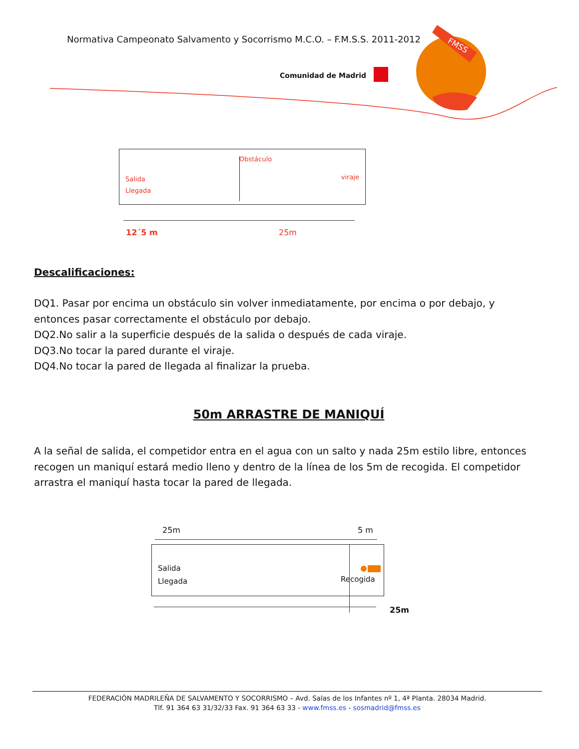Normativa Campeonato Salvamento y Socorrismo M.C.O. – F.M.S.S. 2011-2012
Comunidad de Madrid
FMSS
Obstáculo
Salida
Llegada
viraje
12´5 m 25m
Descalificaciones:
DQ1. Pasar por encima un obstáculo sin volver inmediatamente, por encima o por debajo, y entonces pasar correctamente el obstáculo por debajo.
DQ2.No salir a la superficie después de la salida o después de cada viraje.
DQ3.No tocar la pared durante el viraje.
DQ4.No tocar la pared de llegada al finalizar la prueba.
50m ARRASTRE DE MANIQUÍ
A la señal de salida, el competidor entra en el agua con un salto y nada 25m estilo libre, entonces recogen un maniquí estará medio lleno y dentro de la línea de los 5m de recogida. El competidor arrastra el maniquí hasta tocar la pared de llegada.
25m 5 m
Salida
Llegada
Recogida
25m
FEDERACIÓN MADRILEÑA DE SALVAMENTO Y SOCORRISMO – Avd. Salas de los Infantes nº 1, 4ª Planta. 28034 Madrid.
Tlf. 91 364 63 31/32/33 Fax. 91 364 63 33 - www.fmss.es - sosmadrid@fmss.es